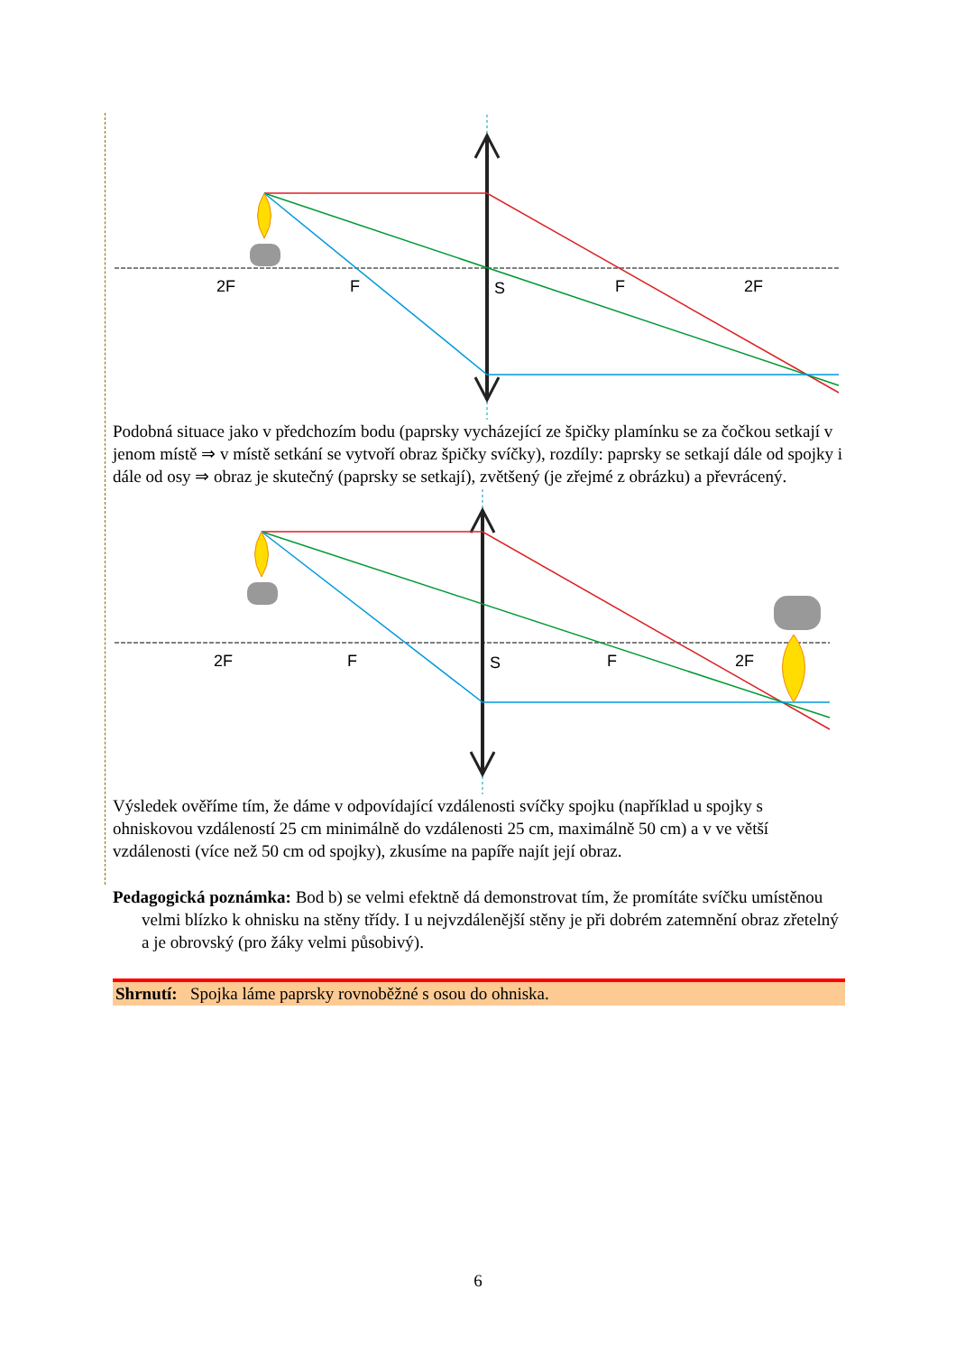2F
F
S
F
2F
Podobná situace jako v předchozím bodu (paprsky vycházející ze špičky plamínku se za čočkou setkají v jenom místě ⇒ v místě setkání se vytvoří obraz špičky svíčky), rozdíly: paprsky se setkají dále od spojky i dále od osy ⇒ obraz je skutečný (paprsky se setkají), zvětšený (je zřejmé z obrázku) a převrácený.
2F
F
S
F
2F
Výsledek ověříme tím, že dáme v odpovídající vzdálenosti svíčky spojku (například u spojky s ohniskovou vzdáleností 25 cm minimálně do vzdálenosti 25 cm, maximálně 50 cm) a v ve větší vzdálenosti (více než 50 cm od spojky), zkusíme na papíře najít její obraz.
Pedagogická poznámka: Bod b) se velmi efektně dá demonstrovat tím, že promítáte svíčku umístěnou velmi blízko k ohnisku na stěny třídy. I u nejvzdálenější stěny je při dobrém zatemnění obraz zřetelný a je obrovský (pro žáky velmi působivý).
Shrnutí: Spojka láme paprsky rovnoběžné s osou do ohniska.
6